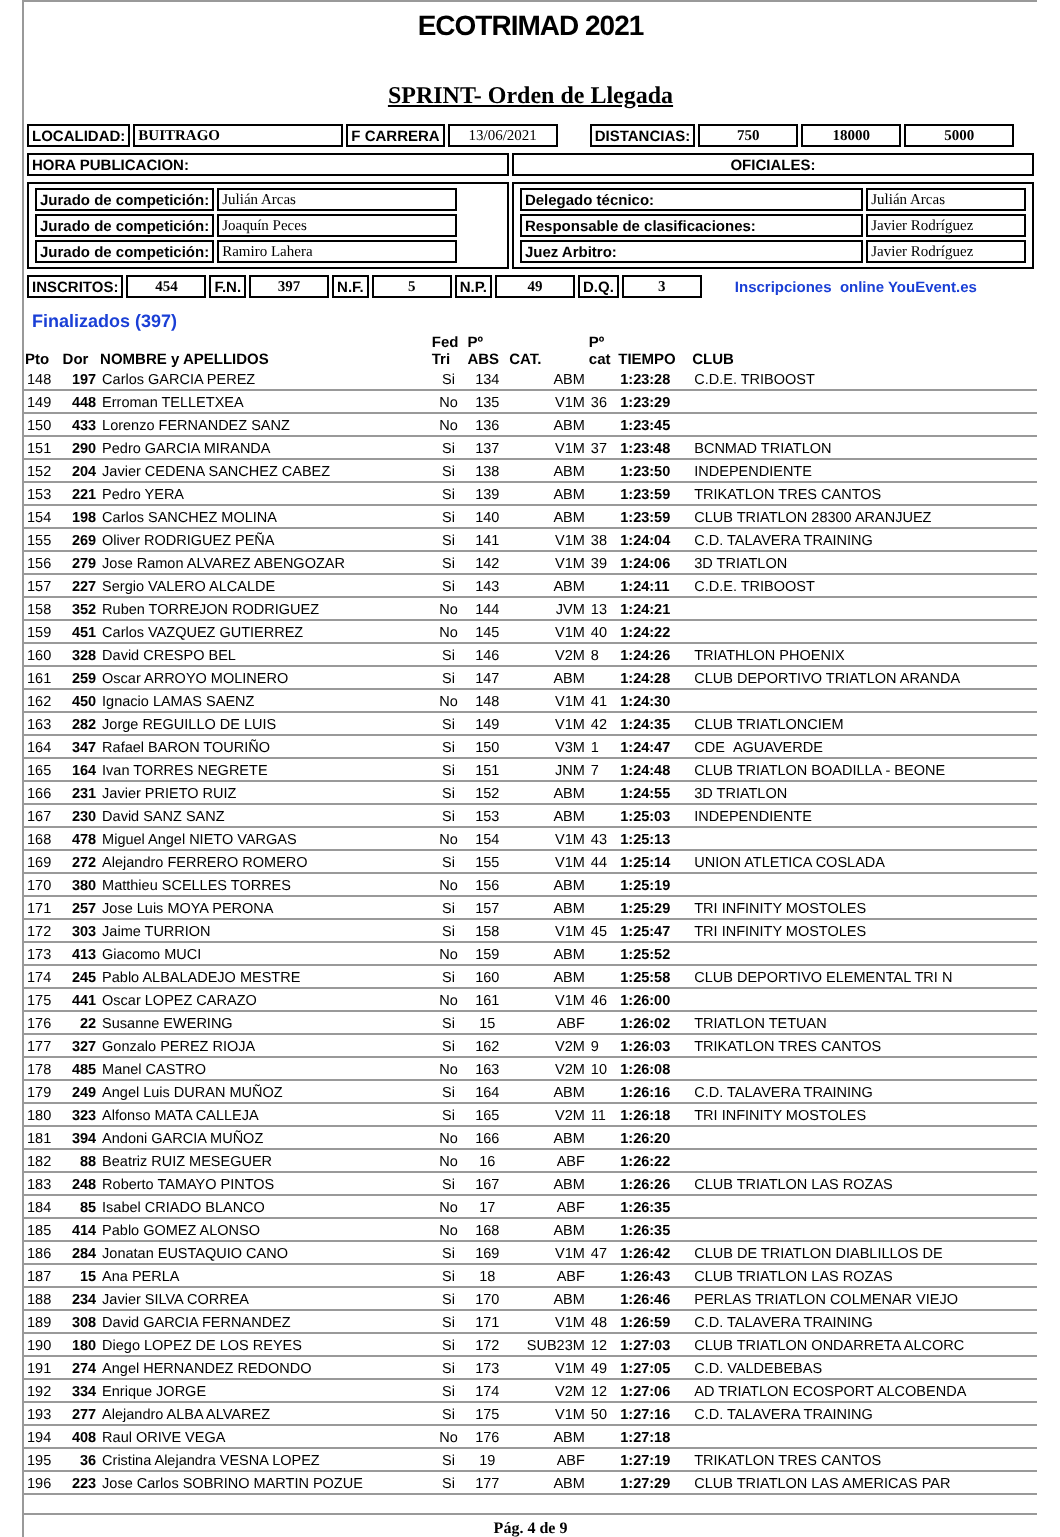ECOTRIMAD 2021
SPRINT- Orden de Llegada
| LOCALIDAD: | BUITRAGO | F CARRERA | 13/06/2021 | | DISTANCIAS: | 750 | 18000 | 5000 |
| HORA PUBLICACION: | OFICIALES: |
| / Jurado de competición: / Julián Arcas / / Jurado de competición: / Joaquín Peces / / Jurado de competición: / Ramiro Lahera / | / Delegado técnico: / Julián Arcas / / Responsable de clasificaciones: / Javier Rodríguez / / Juez Arbitro: / Javier Rodríguez / |
| INSCRITOS: | 454 | F.N. | 397 | N.F. | 5 | N.P. | 49 | D.Q. | 3 | Inscripciones online YouEvent.es |
Finalizados (397)
| Pto | Dor | NOMBRE y APELLIDOS | Fed Tri | Pº ABS | CAT. | Pº cat | TIEMPO | CLUB |
| --- | --- | --- | --- | --- | --- | --- | --- | --- |
| 148 | 197 | Carlos GARCIA PEREZ | Si | 134 | ABM | | 1:23:28 | C.D.E. TRIBOOST |
| 149 | 448 | Erroman TELLETXEA | No | 135 | V1M | 36 | 1:23:29 | |
| 150 | 433 | Lorenzo FERNANDEZ SANZ | No | 136 | ABM | | 1:23:45 | |
| 151 | 290 | Pedro GARCIA MIRANDA | Si | 137 | V1M | 37 | 1:23:48 | BCNMAD TRIATLON |
| 152 | 204 | Javier CEDENA SANCHEZ CABEZ | Si | 138 | ABM | | 1:23:50 | INDEPENDIENTE |
| 153 | 221 | Pedro YERA | Si | 139 | ABM | | 1:23:59 | TRIKATLON TRES CANTOS |
| 154 | 198 | Carlos SANCHEZ MOLINA | Si | 140 | ABM | | 1:23:59 | CLUB TRIATLON 28300 ARANJUEZ |
| 155 | 269 | Oliver RODRIGUEZ PEÑA | Si | 141 | V1M | 38 | 1:24:04 | C.D. TALAVERA TRAINING |
| 156 | 279 | Jose Ramon ALVAREZ ABENGOZAR | Si | 142 | V1M | 39 | 1:24:06 | 3D TRIATLON |
| 157 | 227 | Sergio VALERO ALCALDE | Si | 143 | ABM | | 1:24:11 | C.D.E. TRIBOOST |
| 158 | 352 | Ruben TORREJON RODRIGUEZ | No | 144 | JVM | 13 | 1:24:21 | |
| 159 | 451 | Carlos VAZQUEZ GUTIERREZ | No | 145 | V1M | 40 | 1:24:22 | |
| 160 | 328 | David CRESPO BEL | Si | 146 | V2M | 8 | 1:24:26 | TRIATHLON PHOENIX |
| 161 | 259 | Oscar ARROYO MOLINERO | Si | 147 | ABM | | 1:24:28 | CLUB DEPORTIVO TRIATLON ARANDA |
| 162 | 450 | Ignacio LAMAS SAENZ | No | 148 | V1M | 41 | 1:24:30 | |
| 163 | 282 | Jorge REGUILLO DE LUIS | Si | 149 | V1M | 42 | 1:24:35 | CLUB TRIATLONCIEM |
| 164 | 347 | Rafael BARON TOURIÑO | Si | 150 | V3M | 1 | 1:24:47 | CDE AGUAVERDE |
| 165 | 164 | Ivan TORRES NEGRETE | Si | 151 | JNM | 7 | 1:24:48 | CLUB TRIATLON BOADILLA - BEONE |
| 166 | 231 | Javier PRIETO RUIZ | Si | 152 | ABM | | 1:24:55 | 3D TRIATLON |
| 167 | 230 | David SANZ SANZ | Si | 153 | ABM | | 1:25:03 | INDEPENDIENTE |
| 168 | 478 | Miguel Angel NIETO VARGAS | No | 154 | V1M | 43 | 1:25:13 | |
| 169 | 272 | Alejandro FERRERO ROMERO | Si | 155 | V1M | 44 | 1:25:14 | UNION ATLETICA COSLADA |
| 170 | 380 | Matthieu SCELLES TORRES | No | 156 | ABM | | 1:25:19 | |
| 171 | 257 | Jose Luis MOYA PERONA | Si | 157 | ABM | | 1:25:29 | TRI INFINITY MOSTOLES |
| 172 | 303 | Jaime TURRION | Si | 158 | V1M | 45 | 1:25:47 | TRI INFINITY MOSTOLES |
| 173 | 413 | Giacomo MUCI | No | 159 | ABM | | 1:25:52 | |
| 174 | 245 | Pablo ALBALADEJO MESTRE | Si | 160 | ABM | | 1:25:58 | CLUB DEPORTIVO ELEMENTAL TRI N |
| 175 | 441 | Oscar LOPEZ CARAZO | No | 161 | V1M | 46 | 1:26:00 | |
| 176 | 22 | Susanne EWERING | Si | 15 | ABF | | 1:26:02 | TRIATLON TETUAN |
| 177 | 327 | Gonzalo PEREZ RIOJA | Si | 162 | V2M | 9 | 1:26:03 | TRIKATLON TRES CANTOS |
| 178 | 485 | Manel CASTRO | No | 163 | V2M | 10 | 1:26:08 | |
| 179 | 249 | Angel Luis DURAN MUÑOZ | Si | 164 | ABM | | 1:26:16 | C.D. TALAVERA TRAINING |
| 180 | 323 | Alfonso MATA CALLEJA | Si | 165 | V2M | 11 | 1:26:18 | TRI INFINITY MOSTOLES |
| 181 | 394 | Andoni GARCIA MUÑOZ | No | 166 | ABM | | 1:26:20 | |
| 182 | 88 | Beatriz RUIZ MESEGUER | No | 16 | ABF | | 1:26:22 | |
| 183 | 248 | Roberto TAMAYO PINTOS | Si | 167 | ABM | | 1:26:26 | CLUB TRIATLON LAS ROZAS |
| 184 | 85 | Isabel CRIADO BLANCO | No | 17 | ABF | | 1:26:35 | |
| 185 | 414 | Pablo GOMEZ ALONSO | No | 168 | ABM | | 1:26:35 | |
| 186 | 284 | Jonatan EUSTAQUIO CANO | Si | 169 | V1M | 47 | 1:26:42 | CLUB DE TRIATLON DIABLILLOS DE |
| 187 | 15 | Ana PERLA | Si | 18 | ABF | | 1:26:43 | CLUB TRIATLON LAS ROZAS |
| 188 | 234 | Javier SILVA CORREA | Si | 170 | ABM | | 1:26:46 | PERLAS TRIATLON COLMENAR VIEJO |
| 189 | 308 | David GARCIA FERNANDEZ | Si | 171 | V1M | 48 | 1:26:59 | C.D. TALAVERA TRAINING |
| 190 | 180 | Diego LOPEZ DE LOS REYES | Si | 172 | SUB23M | 12 | 1:27:03 | CLUB TRIATLON ONDARRETA ALCORC |
| 191 | 274 | Angel HERNANDEZ REDONDO | Si | 173 | V1M | 49 | 1:27:05 | C.D. VALDEBEBAS |
| 192 | 334 | Enrique JORGE | Si | 174 | V2M | 12 | 1:27:06 | AD TRIATLON ECOSPORT ALCOBENDA |
| 193 | 277 | Alejandro ALBA ALVAREZ | Si | 175 | V1M | 50 | 1:27:16 | C.D. TALAVERA TRAINING |
| 194 | 408 | Raul ORIVE VEGA | No | 176 | ABM | | 1:27:18 | |
| 195 | 36 | Cristina Alejandra VESNA LOPEZ | Si | 19 | ABF | | 1:27:19 | TRIKATLON TRES CANTOS |
| 196 | 223 | Jose Carlos SOBRINO MARTIN POZUE | Si | 177 | ABM | | 1:27:29 | CLUB TRIATLON LAS AMERICAS PAR |
Pág. 4 de 9